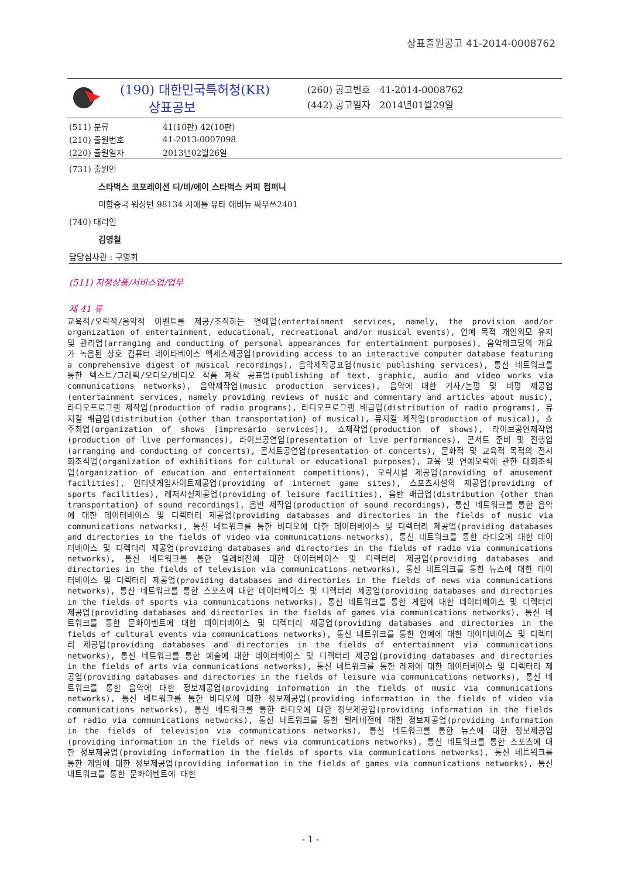상표출원공고 41-2014-0008762
(190) 대한민국특허청(KR)
상표공보
(260) 공고번호 41-2014-0008762
(442) 공고일자 2014년01월29일
| (511) 분류 | 41(10판) 42(10판) |
| (210) 출원번호 | 41-2013-0007098 |
| (220) 출원일자 | 2013년02월26일 |
(731) 출원인
스타벅스 코포레이션 디/비/에이 스타벅스 커피 컴퍼니
미합중국 워싱턴 98134 시애틀 유타 애비뉴 싸우쓰2401
(740) 대리인
김영철
담당심사관 : 구영회
(511) 지정상품/서비스업/업무
제 41 류
교육적/오락적/음악적 이벤트를 제공/조직하는 연예업(entertainment services, namely, the provision and/or organization of entertainment, educational, recreational and/or musical events), 연예 목적 개인외모 유지 및 관리업(arranging and conducting of personal appearances for entertainment purposes), 음악레코딩의 개요가 녹음된 상호 컴퓨터 데이타베이스 엑세스제공업(providing access to an interactive computer database featuring a comprehensive digest of musical recordings), 음악제작공표업(music publishing services), 통신 네트워크를 통한 텍스트/그래픽/오디오/비디오 작품 제작 공표업(publishing of text, graphic, audio and video works via communications networks), 음악제작업(music production services), 음악에 대한 기사/논평 및 비평 제공업(entertainment services, namely providing reviews of music and commentary and articles about music), 라디오프로그램 제작업(production of radio programs), 라디오프로그램 배급업(distribution of radio programs), 뮤지컬 배급업(distribution {other than transportation} of musical), 뮤지컬 제작업(production of musical), 쇼주최업(organization of shows [impresario services]), 쇼제작업(production of shows), 라이브공연제작업(production of live performances), 라이브공연업(presentation of live performances), 콘서트 준비 및 진행업(arranging and conducting of concerts), 콘서트공연업(presentation of concerts), 문화적 및 교육적 목적의 전시회조직업(organization of exhibitions for cultural or educational purposes), 교육 및 연예오락에 관한 대회조직업(organization of education and entertainment competitions), 오락시설 제공업(providing of amusement facilities), 인터넷게임사이트제공업(providing of internet game sites), 스포츠시설의 제공업(providing of sports facilities), 레저시설제공업(providing of leisure facilities), 음반 배급업(distribution {other than transportation} of sound recordings), 음반 제작업(production of sound recordings), 통신 네트워크를 통한 음악에 대한 데이터베이스 및 디렉터리 제공업(providing databases and directories in the fields of music via communications networks), 통신 네트워크를 통한 비디오에 대한 데이터베이스 및 디렉터리 제공업(providing databases and directories in the fields of video via communications networks), 통신 네트워크를 통한 라디오에 대한 데이터베이스 및 디렉터리 제공업(providing databases and directories in the fields of radio via communications networks), 통신 네트워크를 통한 텔레비전에 대한 데이터베이스 및 디렉터리 제공업(providing databases and directories in the fields of television via communications networks), 통신 네트워크를 통한 뉴스에 대한 데이터베이스 및 디렉터리 제공업(providing databases and directories in the fields of news via communications networks), 통신 네트워크를 통한 스포츠에 대한 데이터베이스 및 디렉터리 제공업(providing databases and directories in the fields of sports via communications networks), 통신 네트워크를 통한 게임에 대한 데이터베이스 및 디렉터리 제공업(providing databases and directories in the fields of games via communications networks), 통신 네트워크를 통한 문화이벤트에 대한 데이터베이스 및 디렉터리 제공업(providing databases and directories in the fields of cultural events via communications networks), 통신 네트워크를 통한 연예에 대한 데이터베이스 및 디렉터리 제공업(providing databases and directories in the fields of entertainment via communications networks), 통신 네트워크를 통한 예술에 대한 데이터베이스 및 디렉터리 제공업(providing databases and directories in the fields of arts via communications networks), 통신 네트워크를 통한 레저에 대한 데이터베이스 및 디렉터리 제공업(providing databases and directories in the fields of leisure via communications networks), 통신 네트워크를 통한 음악에 대한 정보제공업(providing information in the fields of music via communications networks), 통신 네트워크를 통한 비디오에 대한 정보제공업(providing information in the fields of video via communications networks), 통신 네트워크를 통한 라디오에 대한 정보제공업(providing information in the fields of radio via communications networks), 통신 네트워크를 통한 텔레비전에 대한 정보제공업(providing information in the fields of television via communications networks), 통신 네트워크를 통한 뉴스에 대한 정보제공업(providing information in the fields of news via communications networks), 통신 네트워크를 통한 스포츠에 대한 정보제공업(providing information in the fields of sports via communications networks), 통신 네트워크를 통한 게임에 대한 정보제공업(providing information in the fields of games via communications networks), 통신 네트워크를 통한 문화이벤트에 대한
- 1 -